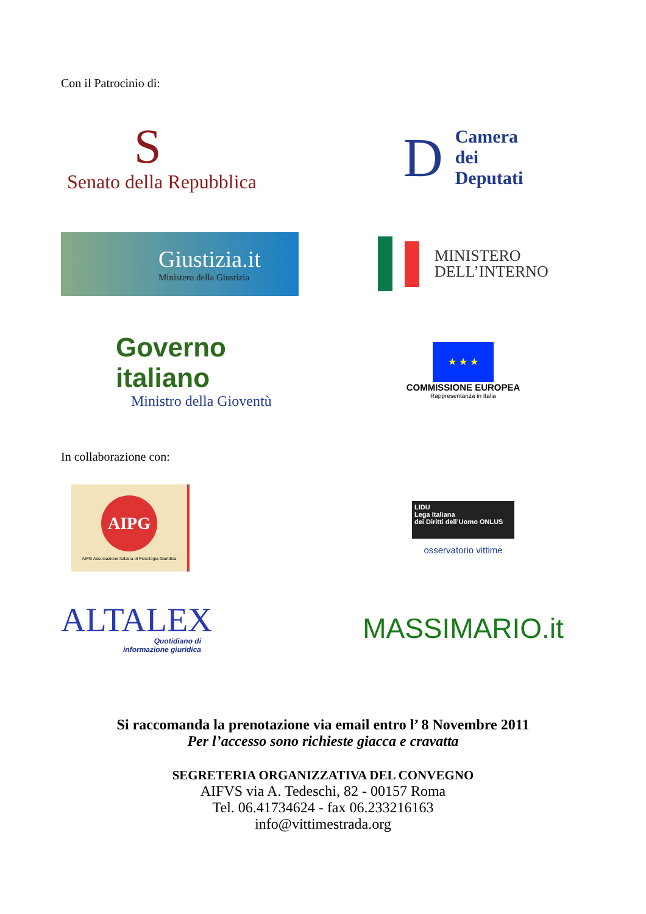Con il Patrocinio di:
S
Senato della Repubblica
D
Camera
dei
Deputati
Giustizia.it
Ministero della Giustizia
MINISTERO
DELL’INTERNO
Governo italiano
Ministro della Gioventù
★ ★ ★
COMMISSIONE EUROPEA
Rappresentanza in Italia
In collaborazione con:
AIPG
AIPG Associazione Italiana di Psicologia Giuridica
LIDU
Lega Italiana
dei Diritti dell’Uomo ONLUS
osservatorio vittime
ALTALEX
Quotidiano di
informazione giuridica
MASSIMARIO.it
Si raccomanda la prenotazione via email entro l’ 8 Novembre 2011
Per l’accesso sono richieste giacca e cravatta
SEGRETERIA ORGANIZZATIVA DEL CONVEGNO
AIFVS via A. Tedeschi, 82 - 00157 Roma
Tel. 06.41734624 - fax 06.233216163
info@vittimestrada.org